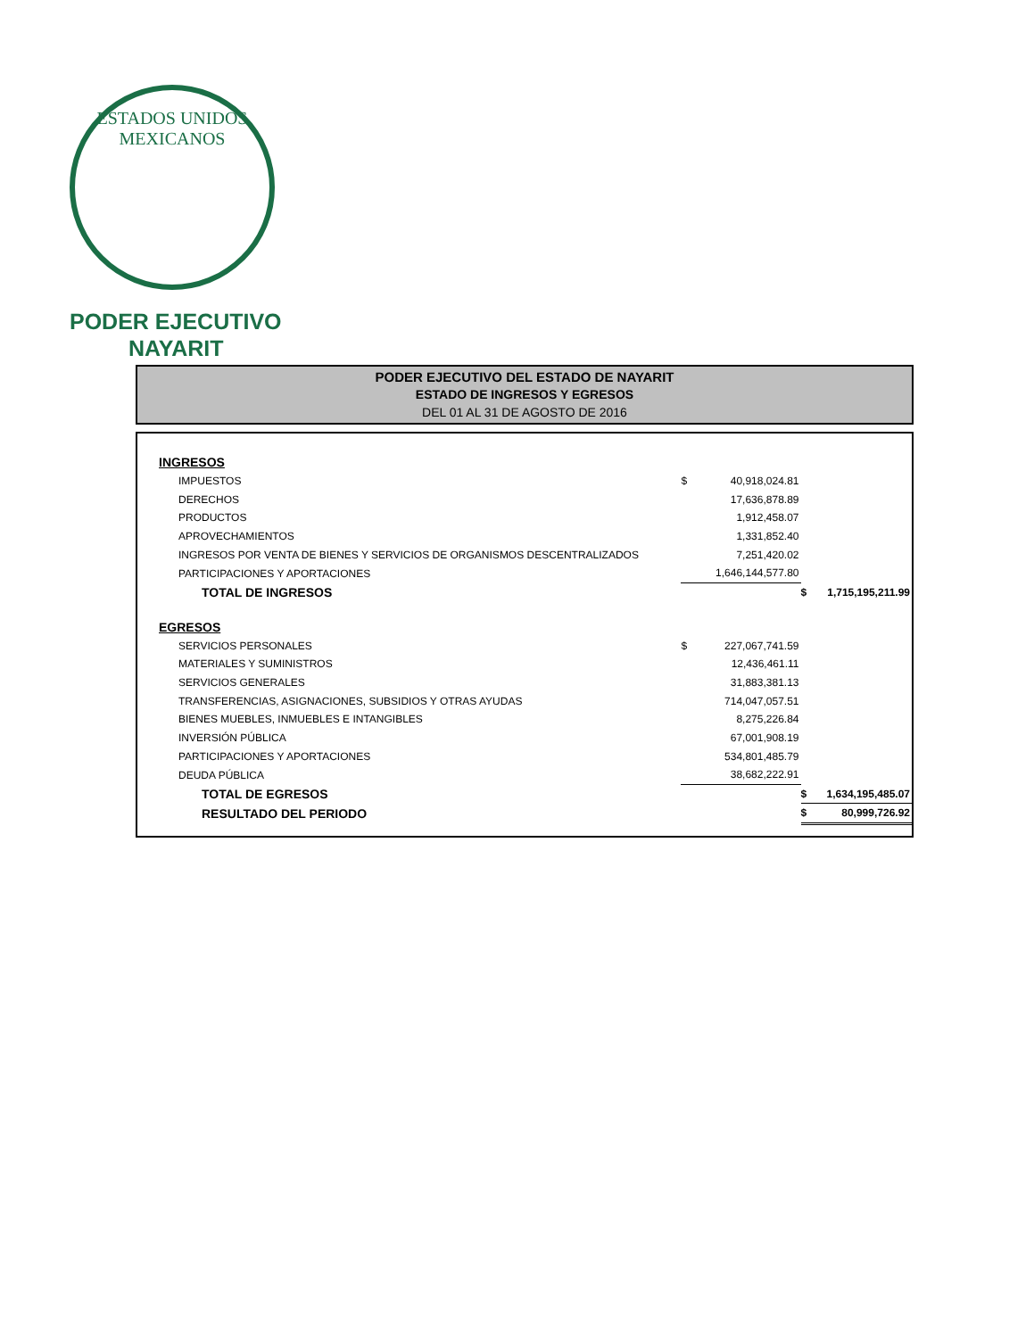ESTADOS UNIDOS MEXICANOS
PODER EJECUTIVO
NAYARIT
PODER EJECUTIVO DEL ESTADO DE NAYARIT
ESTADO DE INGRESOS Y EGRESOS
DEL 01 AL 31 DE AGOSTO DE 2016
| INGRESOS | | | | |
| IMPUESTOS | $ | 40,918,024.81 | | |
| DERECHOS | | 17,636,878.89 | | |
| PRODUCTOS | | 1,912,458.07 | | |
| APROVECHAMIENTOS | | 1,331,852.40 | | |
| INGRESOS POR VENTA DE BIENES Y SERVICIOS DE ORGANISMOS DESCENTRALIZADOS | | 7,251,420.02 | | |
| PARTICIPACIONES Y APORTACIONES | | 1,646,144,577.80 | | |
| TOTAL DE INGRESOS | | | $ | 1,715,195,211.99 |
| EGRESOS | | | | |
| SERVICIOS PERSONALES | $ | 227,067,741.59 | | |
| MATERIALES Y SUMINISTROS | | 12,436,461.11 | | |
| SERVICIOS GENERALES | | 31,883,381.13 | | |
| TRANSFERENCIAS, ASIGNACIONES, SUBSIDIOS Y OTRAS AYUDAS | | 714,047,057.51 | | |
| BIENES MUEBLES, INMUEBLES E INTANGIBLES | | 8,275,226.84 | | |
| INVERSIÓN PÚBLICA | | 67,001,908.19 | | |
| PARTICIPACIONES Y APORTACIONES | | 534,801,485.79 | | |
| DEUDA PÚBLICA | | 38,682,222.91 | | |
| TOTAL DE EGRESOS | | | $ | 1,634,195,485.07 |
| RESULTADO DEL PERIODO | | | $ | 80,999,726.92 |